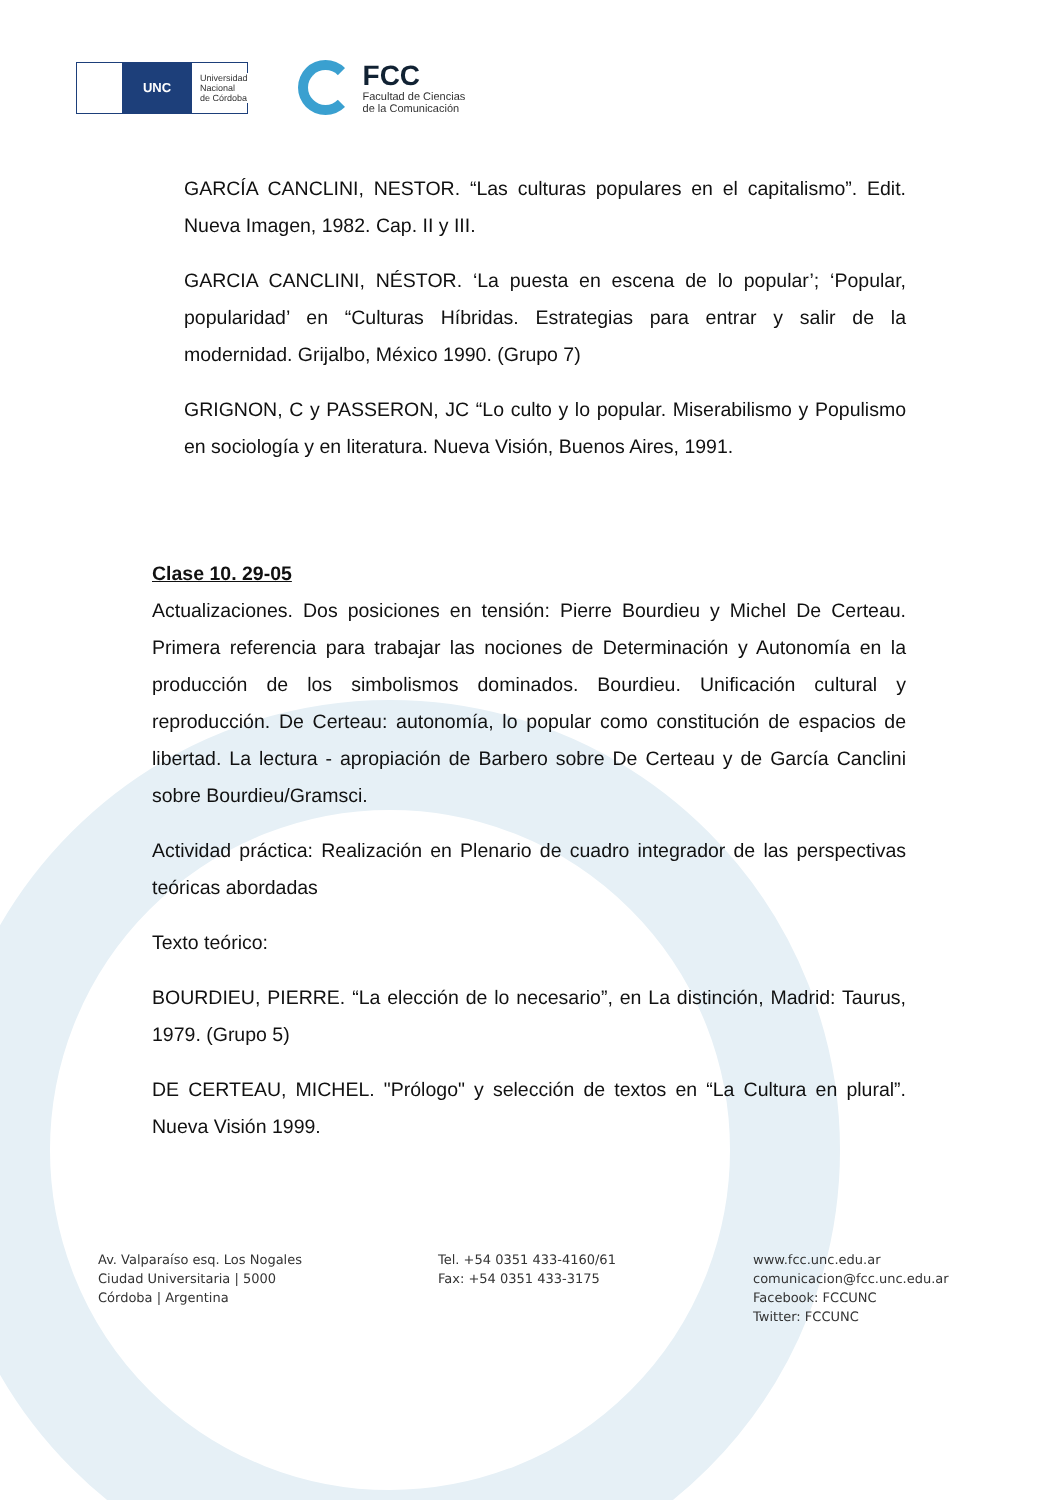UNC
Universidad
Nacional
de Córdoba
FCC
Facultad de Ciencias
de la Comunicación
GARCÍA CANCLINI, NESTOR. “Las culturas populares en el capitalismo”. Edit. Nueva Imagen, 1982. Cap. II y III.
GARCIA CANCLINI, NÉSTOR. ‘La puesta en escena de lo popular’; ‘Popular, popularidad’ en “Culturas Híbridas. Estrategias para entrar y salir de la modernidad. Grijalbo, México 1990. (Grupo 7)
GRIGNON, C y PASSERON, JC “Lo culto y lo popular. Miserabilismo y Populismo en sociología y en literatura. Nueva Visión, Buenos Aires, 1991.
Clase 10. 29-05
Actualizaciones. Dos posiciones en tensión: Pierre Bourdieu y Michel De Certeau. Primera referencia para trabajar las nociones de Determinación y Autonomía en la producción de los simbolismos dominados. Bourdieu. Unificación cultural y reproducción. De Certeau: autonomía, lo popular como constitución de espacios de libertad. La lectura - apropiación de Barbero sobre De Certeau y de García Canclini sobre Bourdieu/Gramsci.
Actividad práctica: Realización en Plenario de cuadro integrador de las perspectivas teóricas abordadas
Texto teórico:
BOURDIEU, PIERRE. “La elección de lo necesario”, en La distinción, Madrid: Taurus, 1979. (Grupo 5)
DE CERTEAU, MICHEL. "Prólogo" y selección de textos en “La Cultura en plural”. Nueva Visión 1999.
Av. Valparaíso esq. Los Nogales
Ciudad Universitaria | 5000
Córdoba | Argentina
Tel. +54 0351 433-4160/61
Fax: +54 0351 433-3175
www.fcc.unc.edu.ar
comunicacion@fcc.unc.edu.ar
Facebook: FCCUNC
Twitter: FCCUNC